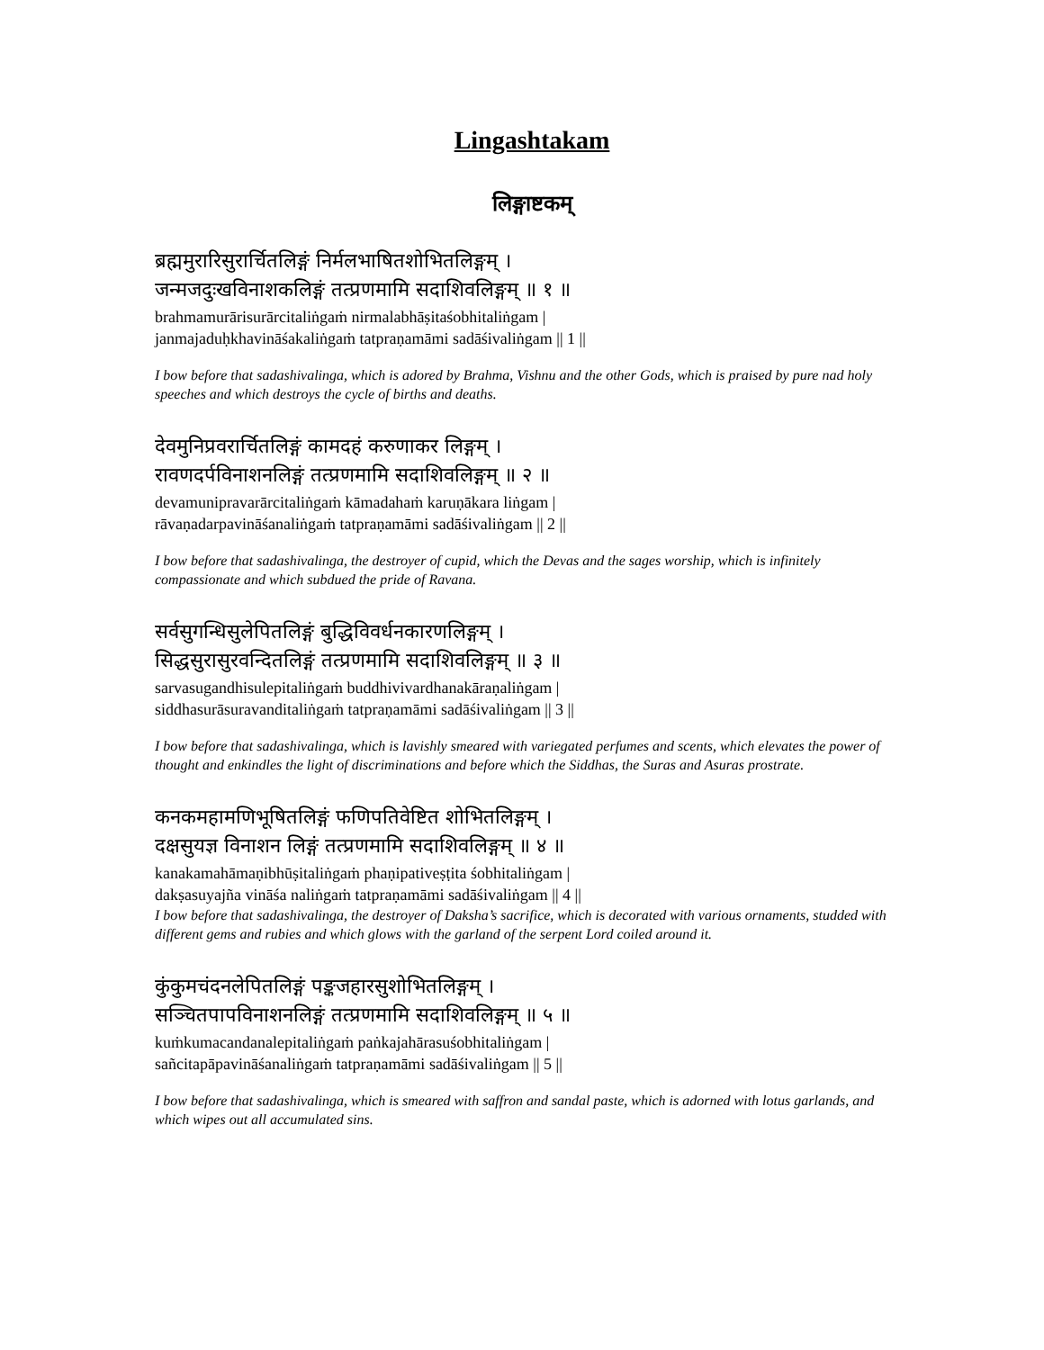Lingashtakam
लिङ्गाष्टकम्
ब्रह्ममुरारिसुरार्चितलिङ्गं निर्मलभाषितशोभितलिङ्गम् ।
जन्मजदुःखविनाशकलिङ्गं तत्प्रणमामि सदाशिवलिङ्गम् ॥ १ ॥
brahmamurārisurārcitaliṅgaṁ nirmalabhāṣitaśobhitaliṅgam |
janmajaduḥkhavināśakaliṅgaṁ tatpraṇamāmi sadāśivaliṅgam || 1 ||
I bow before that sadashivalinga, which is adored by Brahma, Vishnu and the other Gods, which is praised by pure nad holy speeches and which destroys the cycle of births and deaths.
देवमुनिप्रवरार्चितलिङ्गं कामदहं करुणाकर लिङ्गम् ।
रावणदर्पविनाशनलिङ्गं तत्प्रणमामि सदाशिवलिङ्गम् ॥ २ ॥
devamunipravarārcitaliṅgaṁ kāmadahaṁ karuṇākara liṅgam |
rāvaṇadarpavināśanaliṅgaṁ tatpraṇamāmi sadāśivaliṅgam || 2 ||
I bow before that sadashivalinga, the destroyer of cupid, which the Devas and the sages worship, which is infinitely compassionate and which subdued the pride of Ravana.
सर्वसुगन्धिसुलेपितलिङ्गं बुद्धिविवर्धनकारणलिङ्गम् ।
सिद्धसुरासुरवन्दितलिङ्गं तत्प्रणमामि सदाशिवलिङ्गम् ॥ ३ ॥
sarvasugandhisulepitaliṅgaṁ buddhivivardhanakāraṇaliṅgam |
siddhasurāsuravanditaliṅgaṁ tatpraṇamāmi sadāśivaliṅgam || 3 ||
I bow before that sadashivalinga, which is lavishly smeared with variegated perfumes and scents, which elevates the power of thought and enkindles the light of discriminations and before which the Siddhas, the Suras and Asuras prostrate.
कनकमहामणिभूषितलिङ्गं फणिपतिवेष्टित शोभितलिङ्गम् ।
दक्षसुयज्ञ विनाशन लिङ्गं तत्प्रणमामि सदाशिवलिङ्गम् ॥ ४ ॥
kanakamahāmaṇibhūṣitaliṅgaṁ phaṇipativeṣṭita śobhitaliṅgam |
dakṣasuyajña vināśa naliṅgaṁ tatpraṇamāmi sadāśivaliṅgam || 4 ||
I bow before that sadashivalinga, the destroyer of Daksha’s sacrifice, which is decorated with various ornaments, studded with different gems and rubies and which glows with the garland of the serpent Lord coiled around it.
कुंकुमचंदनलेपितलिङ्गं पङ्कजहारसुशोभितलिङ्गम् ।
सञ्चितपापविनाशनलिङ्गं तत्प्रणमामि सदाशिवलिङ्गम् ॥ ५ ॥
kuṁkumacandanalepitaliṅgaṁ paṅkajahārasuśobhitaliṅgam |
sañcitapāpavināśanaliṅgaṁ tatpraṇamāmi sadāśivaliṅgam || 5 ||
I bow before that sadashivalinga, which is smeared with saffron and sandal paste, which is adorned with lotus garlands, and which wipes out all accumulated sins.